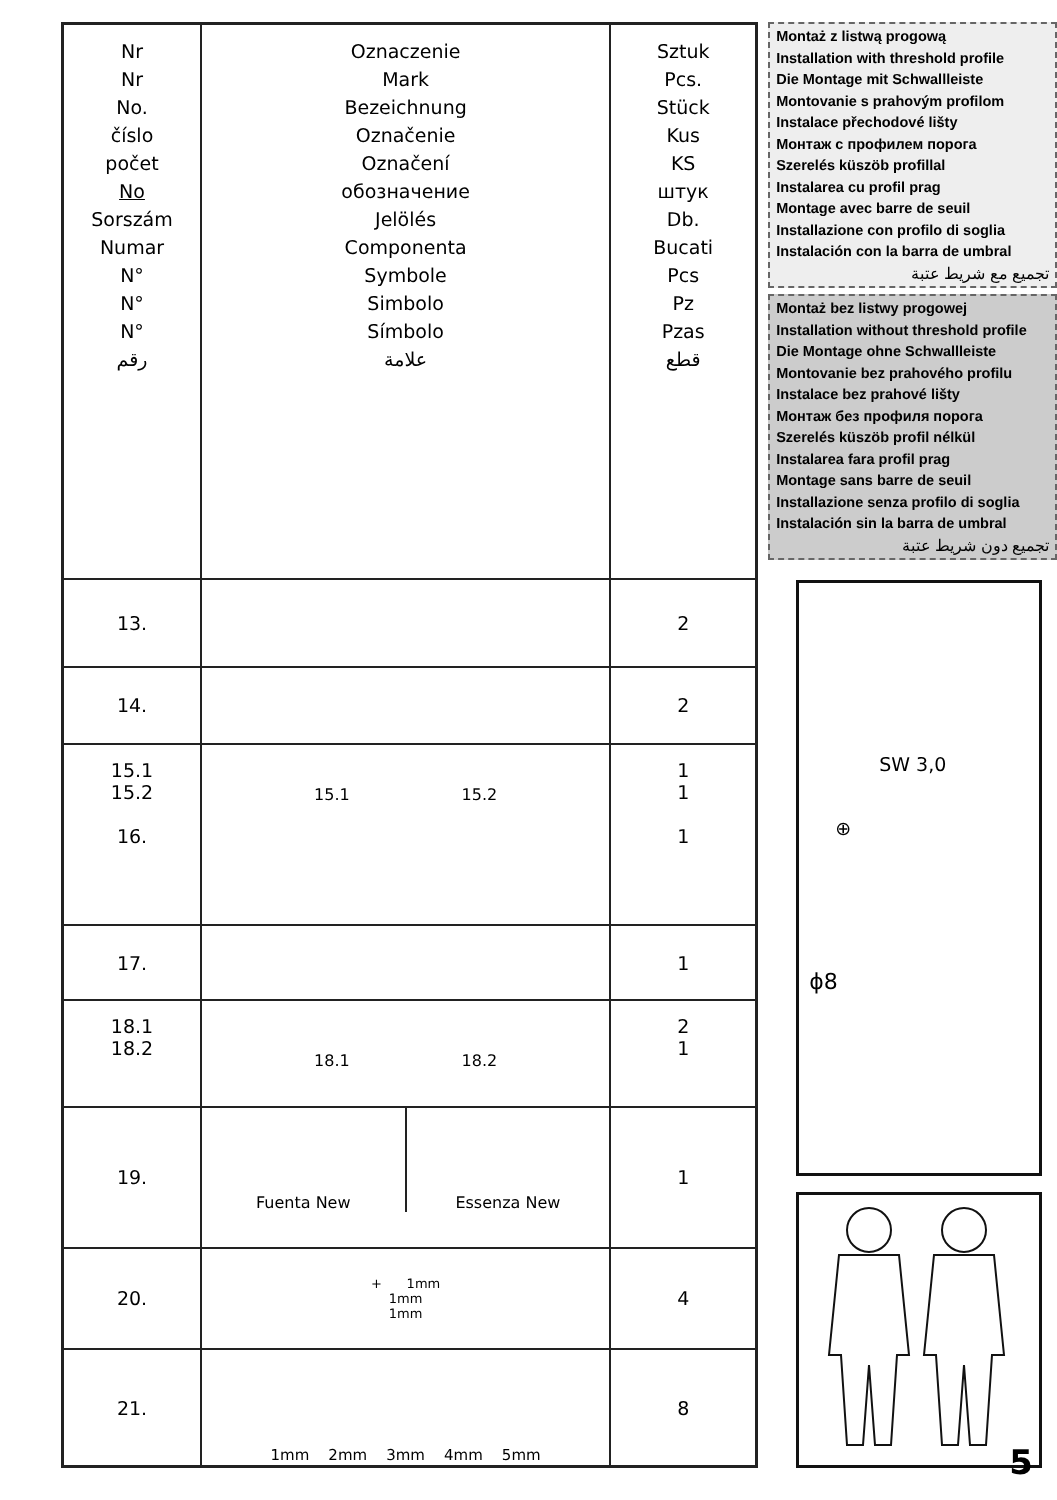| Nr Nr No. číslo počet No Sorszám Numar N° N° N° رقم | Oznaczenie Mark Bezeichnung Označenie Označení обозначение Jelölés Componenta Symbole Simbolo Símbolo علامة | Sztuk Pcs. Stück Kus KS штук Db. Bucati Pcs Pz Pzas قطع |
| --- | --- | --- |
| 13. | | 2 |
| 14. | | 2 |
| 15.1 15.2 16. | 15.1 15.2 | 1 1 1 |
| 17. | | 1 |
| 18.1 18.2 | 18.1 18.2 | 2 1 |
| 19. | Fuenta New Essenza New | 1 |
| 20. | + 1mm 1mm 1mm | 4 |
| 21. | 1mm 2mm 3mm 4mm 5mm | 8 |
Montaż z listwą progową
Installation with threshold profile
Die Montage mit Schwallleiste
Montovanie s prahovým profilom
Instalace přechodové lišty
Монтаж с профилем порога
Szerelés küszöb profillal
Instalarea cu profil prag
Montage avec barre de seuil
Installazione con profilo di soglia
Instalación con la barra de umbral
تجميع مع شريط عتبة
Montaż bez listwy progowej
Installation without threshold profile
Die Montage ohne Schwallleiste
Montovanie bez prahového profilu
Instalace bez prahové lišty
Монтаж без профиля порога
Szerelés küszöb profil nélkül
Instalarea fara profil prag
Montage sans barre de seuil
Installazione senza profilo di soglia
Instalación sin la barra de umbral
تجميع دون شريط عتبة
SW 3,0
⊕
ϕ8
5